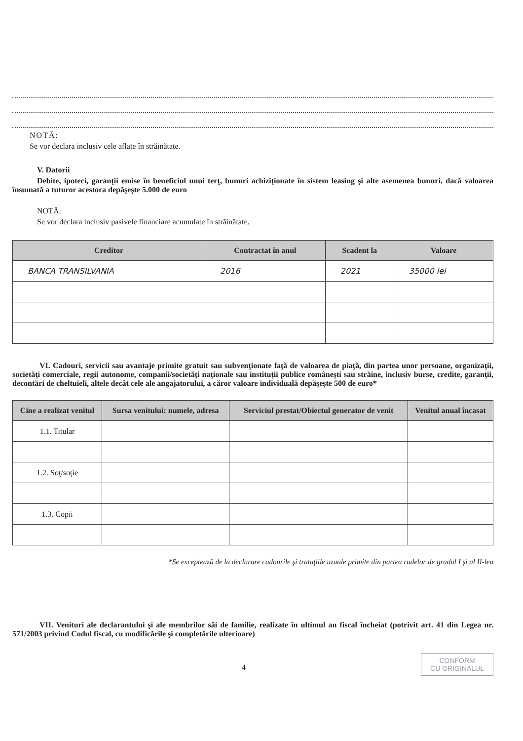NOTĂ:
Se vor declara inclusiv cele aflate în străinătate.
V. Datorii
Debite, ipoteci, garanţii emise în beneficiul unui terţ, bunuri achiziţionate în sistem leasing şi alte asemenea bunuri, dacă valoarea însumată a tuturor acestora depăşeşte 5.000 de euro
NOTĂ:
Se vor declara inclusiv pasivele financiare acumulate în străinătate.
| Creditor | Contractat în anul | Scadent la | Valoare |
| --- | --- | --- | --- |
| BANCA TRANSILVANIA | 2016 | 2021 | 35000 lei |
VI. Cadouri, servicii sau avantaje primite gratuit sau subvenţionate faţă de valoarea de piaţă, din partea unor persoane, organizaţii, societăţi comerciale, regii autonome, companii/societăţi naţionale sau instituţii publice româneşti sau străine, inclusiv burse, credite, garanţii, decontări de cheltuieli, altele decât cele ale angajatorului, a căror valoare individuală depăşeşte 500 de euro*
| Cine a realizat venitul | Sursa venitului: numele, adresa | Serviciul prestat/Obiectul generator de venit | Venitul anual încasat |
| --- | --- | --- | --- |
| 1.1. Titular | | | |
| 1.2. Soţ/soţie | | | |
| 1.3. Copii | | | |
*Se exceptează de la declarare cadourile şi trataţiile uzuale primite din partea rudelor de gradul I şi al II-lea
VII. Venituri ale declarantului şi ale membrilor săi de familie, realizate în ultimul an fiscal încheiat (potrivit art. 41 din Legea nr. 571/2003 privind Codul fiscal, cu modificările şi completările ulterioare)
4 CONFORM
CU ORIGINALUL